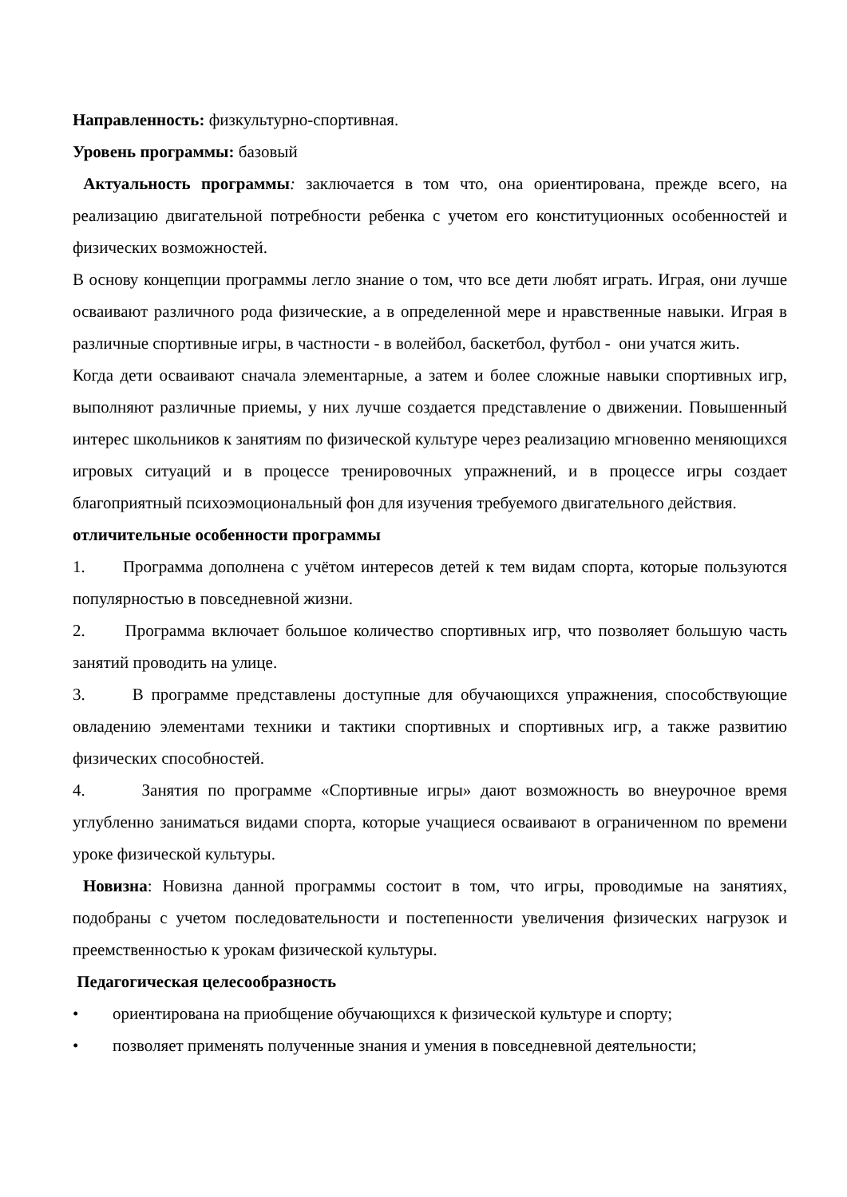Направленность: физкультурно-спортивная.
Уровень программы: базовый
Актуальность программы: заключается в том что, она ориентирована, прежде всего, на реализацию двигательной потребности ребенка с учетом его конституционных особенностей и физических возможностей.
В основу концепции программы легло знание о том, что все дети любят играть. Играя, они лучше осваивают различного рода физические, а в определенной мере и нравственные навыки. Играя в различные спортивные игры, в частности - в волейбол, баскетбол, футбол - они учатся жить.
Когда дети осваивают сначала элементарные, а затем и более сложные навыки спортивных игр, выполняют различные приемы, у них лучше создается представление о движении. Повышенный интерес школьников к занятиям по физической культуре через реализацию мгновенно меняющихся игровых ситуаций и в процессе тренировочных упражнений, и в процессе игры создает благоприятный психоэмоциональный фон для изучения требуемого двигательного действия.
отличительные особенности программы
1. Программа дополнена с учётом интересов детей к тем видам спорта, которые пользуются популярностью в повседневной жизни.
2. Программа включает большое количество спортивных игр, что позволяет большую часть занятий проводить на улице.
3. В программе представлены доступные для обучающихся упражнения, способствующие овладению элементами техники и тактики спортивных и спортивных игр, а также развитию физических способностей.
4. Занятия по программе «Спортивные игры» дают возможность во внеурочное время углубленно заниматься видами спорта, которые учащиеся осваивают в ограниченном по времени уроке физической культуры.
Новизна: Новизна данной программы состоит в том, что игры, проводимые на занятиях, подобраны с учетом последовательности и постепенности увеличения физических нагрузок и преемственностью к урокам физической культуры.
Педагогическая целесообразность
• ориентирована на приобщение обучающихся к физической культуре и спорту;
• позволяет применять полученные знания и умения в повседневной деятельности;